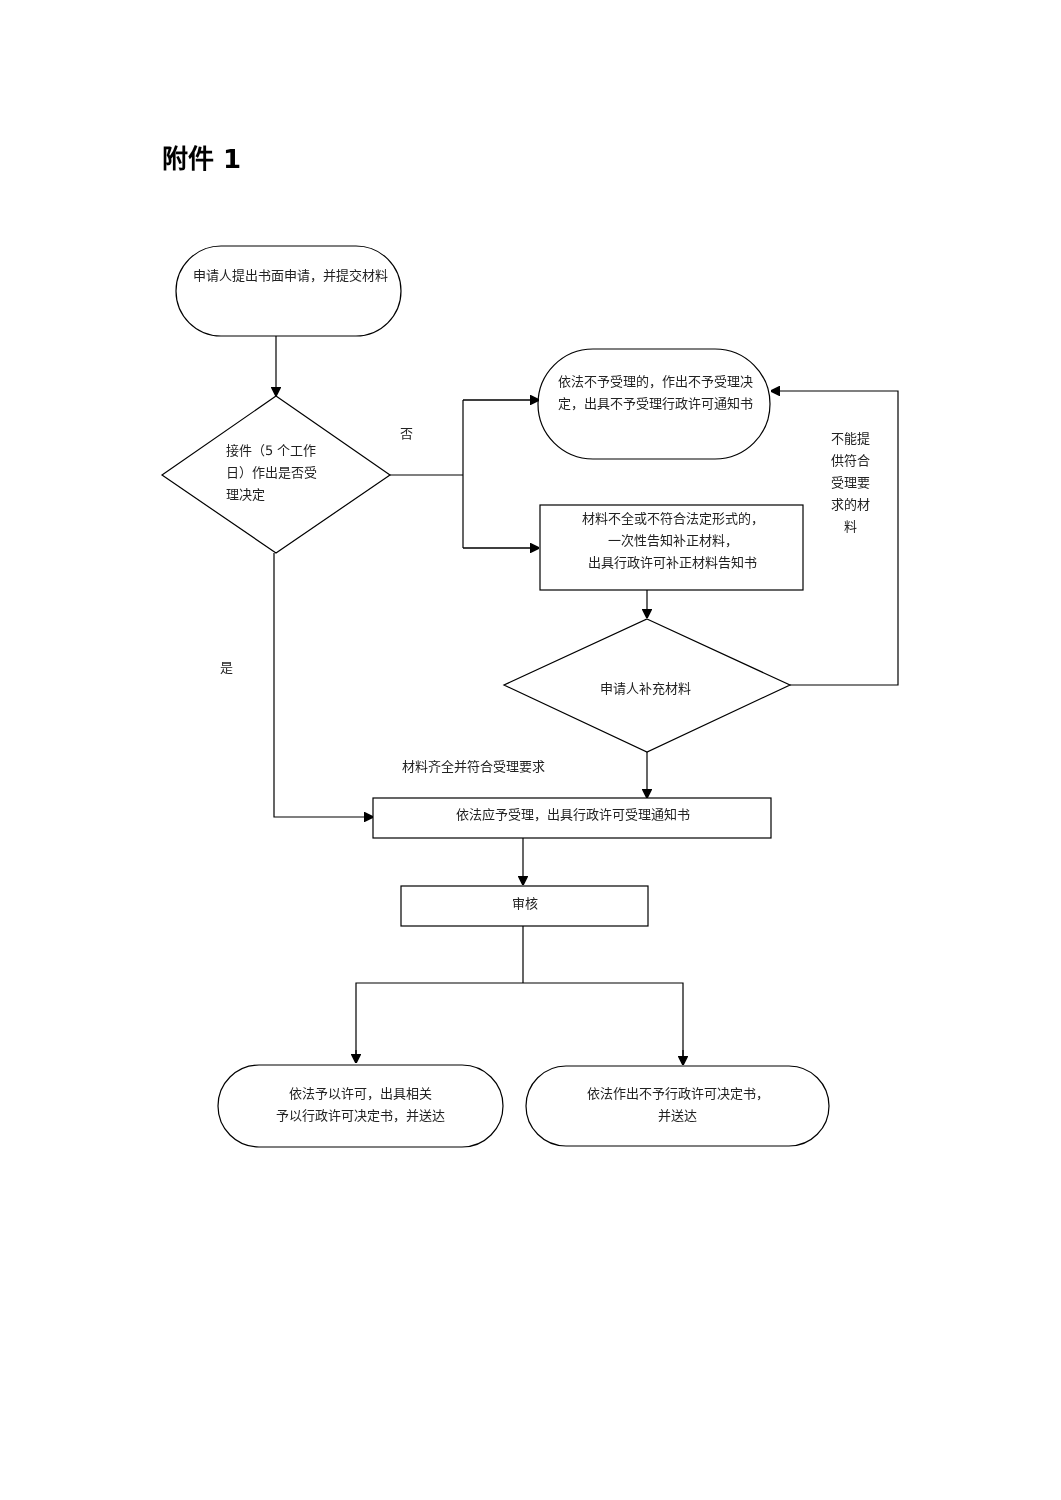附件 1
申请人提出书面申请，并提交材料
接件（5 个工作日）作出是否受理决定
否
依法不予受理的，作出不予受理决定，出具不予受理行政许可通知书
材料不全或不符合法定形式的，
一次性告知补正材料，
出具行政许可补正材料告知书
不能提供符合受理要求的材料
是
申请人补充材料
材料齐全并符合受理要求
依法应予受理，出具行政许可受理通知书
审核
依法予以许可，出具相关
予以行政许可决定书，并送达
依法作出不予行政许可决定书，
并送达